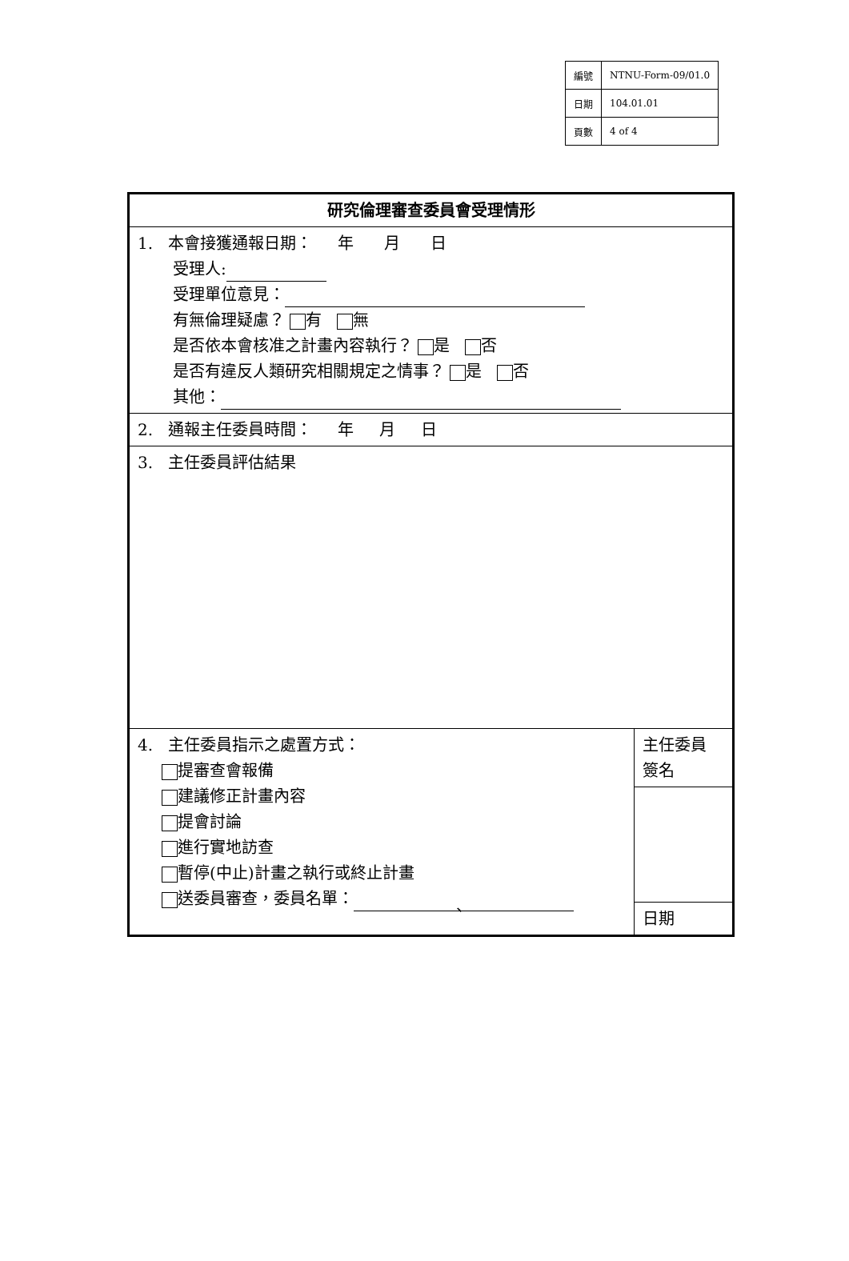| 編號 | NTNU-Form-09/01.0 |
| 日期 | 104.01.01 |
| 頁數 | 4 of 4 |
| 研究倫理審查委員會受理情形 | |
| 1. 本會接獲通報日期： 年 月 日 受理人: 受理單位意見： 有無倫理疑慮？ 有 無 是否依本會核准之計畫內容執行？ 是 否 是否有違反人類研究相關規定之情事？ 是 否 其他： | |
| 2. 通報主任委員時間： 年 月 日 | |
| 3. 主任委員評估結果 | |
| 4. 主任委員指示之處置方式： 提審查會報備 建議修正計畫內容 提會討論 進行實地訪查 暫停(中止)計畫之執行或終止計畫 送委員審查，委員名單： 、 | 主任委員 簽名 |
| | 日期 |